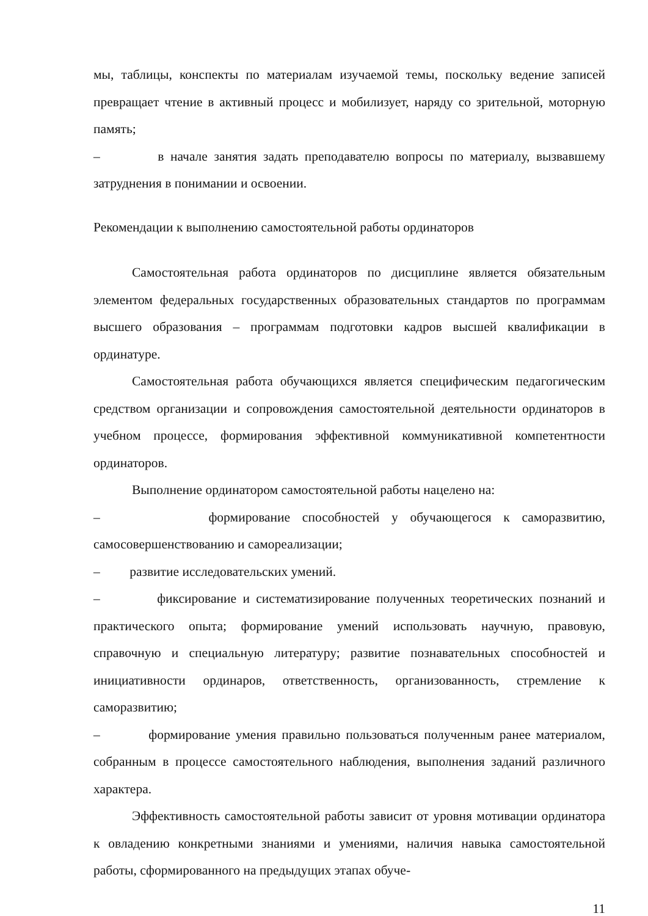мы, таблицы, конспекты по материалам изучаемой темы, поскольку ведение записей превращает чтение в активный процесс и мобилизует, наряду со зрительной, моторную память;
– в начале занятия задать преподавателю вопросы по материалу, вызвавшему затруднения в понимании и освоении.
Рекомендации к выполнению самостоятельной работы ординаторов
Самостоятельная работа ординаторов по дисциплине является обязательным элементом федеральных государственных образовательных стандартов по программам высшего образования – программам подготовки кадров высшей квалификации в ординатуре.
Самостоятельная работа обучающихся является специфическим педагогическим средством организации и сопровождения самостоятельной деятельности ординаторов в учебном процессе, формирования эффективной коммуникативной компетентности ординаторов.
Выполнение ординатором самостоятельной работы нацелено на:
– формирование способностей у обучающегося к саморазвитию, самосовершенствованию и самореализации;
– развитие исследовательских умений.
– фиксирование и систематизирование полученных теоретических познаний и практического опыта; формирование умений использовать научную, правовую, справочную и специальную литературу; развитие познавательных способностей и инициативности ординаров, ответственность, организованность, стремление к саморазвитию;
– формирование умения правильно пользоваться полученным ранее материалом, собранным в процессе самостоятельного наблюдения, выполнения заданий различного характера.
Эффективность самостоятельной работы зависит от уровня мотивации ординатора к овладению конкретными знаниями и умениями, наличия навыка самостоятельной работы, сформированного на предыдущих этапах обуче-
11